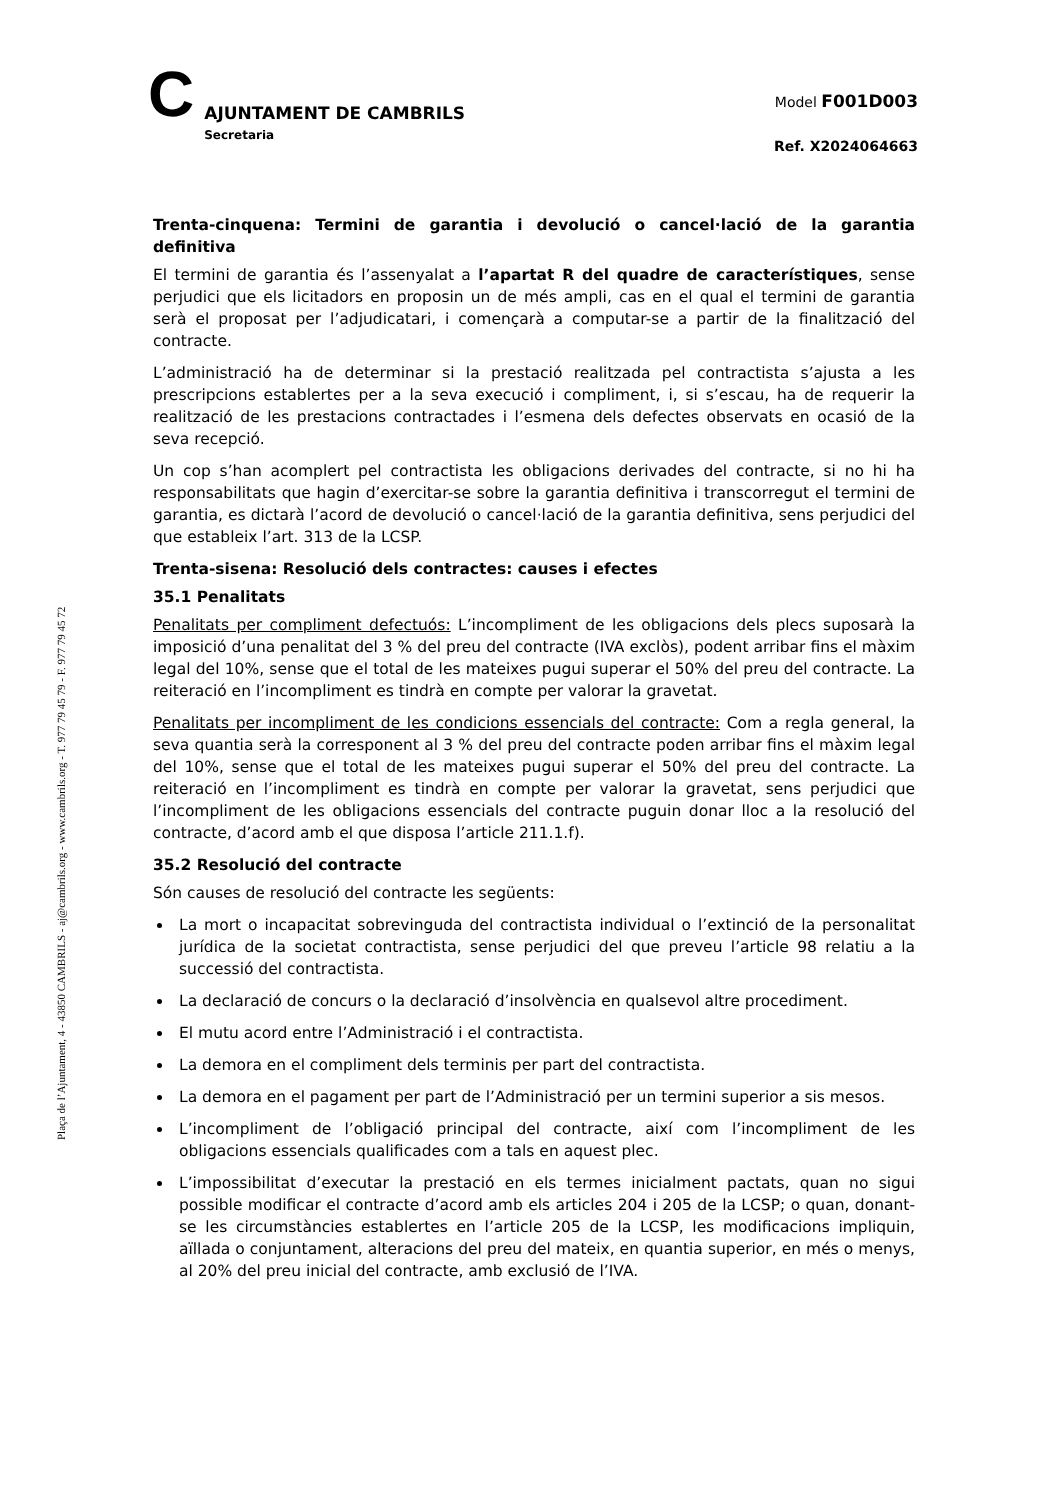C
AJUNTAMENT DE CAMBRILS
Secretaria
Model F001D003
Ref. X2024064663
Plaça de l’Ajuntament, 4 - 43850 CAMBRILS - aj@cambrils.org - www.cambrils.org - T. 977 79 45 79 - F. 977 79 45 72
Trenta-cinquena: Termini de garantia i devolució o cancel·lació de la garantia definitiva
El termini de garantia és l’assenyalat a l’apartat R del quadre de característiques, sense perjudici que els licitadors en proposin un de més ampli, cas en el qual el termini de garantia serà el proposat per l’adjudicatari, i començarà a computar-se a partir de la finalització del contracte.
L’administració ha de determinar si la prestació realitzada pel contractista s’ajusta a les prescripcions establertes per a la seva execució i compliment, i, si s’escau, ha de requerir la realització de les prestacions contractades i l’esmena dels defectes observats en ocasió de la seva recepció.
Un cop s’han acomplert pel contractista les obligacions derivades del contracte, si no hi ha responsabilitats que hagin d’exercitar-se sobre la garantia definitiva i transcorregut el termini de garantia, es dictarà l’acord de devolució o cancel·lació de la garantia definitiva, sens perjudici del que estableix l’art. 313 de la LCSP.
Trenta-sisena: Resolució dels contractes: causes i efectes
35.1 Penalitats
Penalitats per compliment defectuós: L’incompliment de les obligacions dels plecs suposarà la imposició d’una penalitat del 3 % del preu del contracte (IVA exclòs), podent arribar fins el màxim legal del 10%, sense que el total de les mateixes pugui superar el 50% del preu del contracte. La reiteració en l’incompliment es tindrà en compte per valorar la gravetat.
Penalitats per incompliment de les condicions essencials del contracte: Com a regla general, la seva quantia serà la corresponent al 3 % del preu del contracte poden arribar fins el màxim legal del 10%, sense que el total de les mateixes pugui superar el 50% del preu del contracte. La reiteració en l’incompliment es tindrà en compte per valorar la gravetat, sens perjudici que l’incompliment de les obligacions essencials del contracte puguin donar lloc a la resolució del contracte, d’acord amb el que disposa l’article 211.1.f).
35.2 Resolució del contracte
Són causes de resolució del contracte les següents:
La mort o incapacitat sobrevinguda del contractista individual o l’extinció de la personalitat jurídica de la societat contractista, sense perjudici del que preveu l’article 98 relatiu a la successió del contractista.
La declaració de concurs o la declaració d’insolvència en qualsevol altre procediment.
El mutu acord entre l’Administració i el contractista.
La demora en el compliment dels terminis per part del contractista.
La demora en el pagament per part de l’Administració per un termini superior a sis mesos.
L’incompliment de l’obligació principal del contracte, així com l’incompliment de les obligacions essencials qualificades com a tals en aquest plec.
L’impossibilitat d’executar la prestació en els termes inicialment pactats, quan no sigui possible modificar el contracte d’acord amb els articles 204 i 205 de la LCSP; o quan, donant-se les circumstàncies establertes en l’article 205 de la LCSP, les modificacions impliquin, aïllada o conjuntament, alteracions del preu del mateix, en quantia superior, en més o menys, al 20% del preu inicial del contracte, amb exclusió de l’IVA.